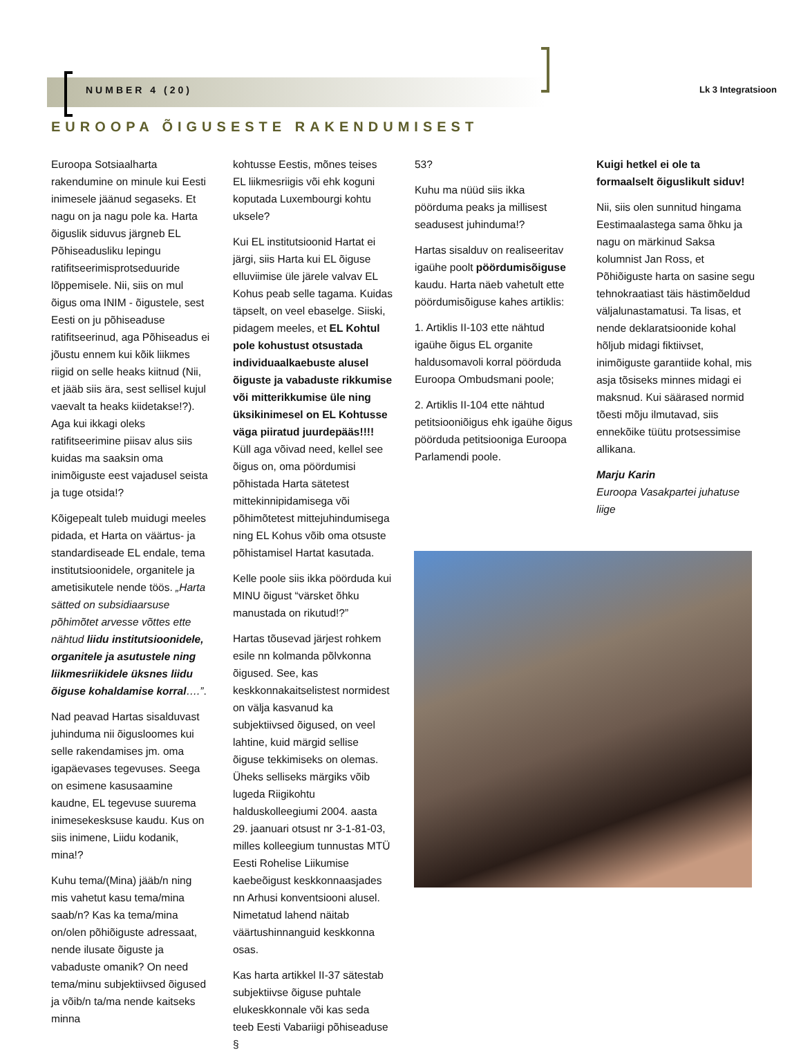NUMBER 4 (20) Lk 3 Integratsioon
EUROOPA ÕIGUSESTE RAKENDUMISEST
Euroopa Sotsiaalharta rakendumine on minule kui Eesti inimesele jäänud segaseks. Et nagu on ja nagu pole ka. Harta õiguslik siduvus järgneb EL Põhiseadusliku lepingu ratifitseerimisprotseduuride lõppemisele. Nii, siis on mul õigus oma INIM - õigustele, sest Eesti on ju põhiseaduse ratifitseerinud, aga Põhiseadus ei jõustu ennem kui kõik liikmes riigid on selle heaks kiitnud (Nii, et jääb siis ära, sest sellisel kujul vaevalt ta heaks kiidetakse!?). Aga kui ikkagi oleks ratifitseerimine piisav alus siis kuidas ma saaksin oma inimõiguste eest vajadusel seista ja tuge otsida!?
Kõigepealt tuleb muidugi meeles pidada, et Harta on väärtus- ja standardiseade EL endale, tema institutsioonidele, organitele ja ametisikutele nende töös. „Harta sätted on subsidiaarsuse põhimõtet arvesse võttes ette nähtud liidu institutsioonidele, organitele ja asutustele ning liikmesriikidele üksnes liidu õiguse kohaldamise korral….”.
Nad peavad Hartas sisalduvast juhinduma nii õigusloomes kui selle rakendamises jm. oma igapäevases tegevuses. Seega on esimene kasusaamine kaudne, EL tegevuse suurema inimesekesksuse kaudu. Kus on siis inimene, Liidu kodanik, mina!?
Kuhu tema/(Mina) jääb/n ning mis vahetut kasu tema/mina saab/n? Kas ka tema/mina on/olen põhiõiguste adressaat, nende ilusate õiguste ja vabaduste omanik? On need tema/minu subjektiivsed õigused ja võib/n ta/ma nende kaitseks minna
kohtusse Eestis, mõnes teises EL liikmesriigis või ehk koguni koputada Luxembourgi kohtu uksele?
Kui EL institutsioonid Hartat ei järgi, siis Harta kui EL õiguse elluviimise üle järele valvav EL Kohus peab selle tagama. Kuidas täpselt, on veel ebaselge. Siiski, pidagem meeles, et EL Kohtul pole kohustust otsustada individuaalkaebuste alusel õiguste ja vabaduste rikkumise või mitterikkumise üle ning üksikinimesel on EL Kohtusse väga piiratud juurdepääs!!!! Küll aga võivad need, kellel see õigus on, oma pöördumisi põhistada Harta sätetest mittekinnipidamisega või põhimõtetest mittejuhindumisega ning EL Kohus võib oma otsuste põhistamisel Hartat kasutada.
Kelle poole siis ikka pöörduda kui MINU õigust “värsket õhku manustada on rikutud!?”
Hartas tõusevad järjest rohkem esile nn kolmanda põlvkonna õigused. See, kas keskkonnakaitselistest normidest on välja kasvanud ka subjektiivsed õigused, on veel lahtine, kuid märgid sellise õiguse tekkimiseks on olemas. Üheks selliseks märgiks võib lugeda Riigikohtu halduskolleegiumi 2004. aasta 29. jaanuari otsust nr 3-1-81-03, milles kolleegium tunnustas MTÜ Eesti Rohelise Liikumise kaebeõigust keskkonnaasjades nn Arhusi konventsiooni alusel. Nimetatud lahend näitab väärtushinnanguid keskkonna osas.
Kas harta artikkel II-37 sätestab subjektiivse õiguse puhtale elukeskkonnale või kas seda teeb Eesti Vabariigi põhiseaduse §
53?
Kuhu ma nüüd siis ikka pöörduma peaks ja millisest seadusest juhinduma!?
Hartas sisalduv on realiseeritav igaühe poolt pöördumisõiguse kaudu. Harta näeb vahetult ette pöördumisõiguse kahes artiklis:
1. Artiklis II-103 ette nähtud igaühe õigus EL organite haldusomavoli korral pöörduda Euroopa Ombudsmani poole;
2. Artiklis II-104 ette nähtud petitsiooniõigus ehk igaühe õigus pöörduda petitsiooniga Euroopa Parlamendi poole.
Kuigi hetkel ei ole ta formaalselt õiguslikult siduv!
Nii, siis olen sunnitud hingama Eestimaalastega sama õhku ja nagu on märkinud Saksa kolumnist Jan Ross, et Põhiõiguste harta on sasine segu tehnokraatiast täis hästimõeldud väljalunastamatusi. Ta lisas, et nende deklaratsioonide kohal hõljub midagi fiktiivset, inimõiguste garantiide kohal, mis asja tõsiseks minnes midagi ei maksnud. Kui säärased normid tõesti mõju ilmutavad, siis ennekõike tüütu protsessimise allikana.
Marju Karin
Euroopa Vasakpartei juhatuse liige